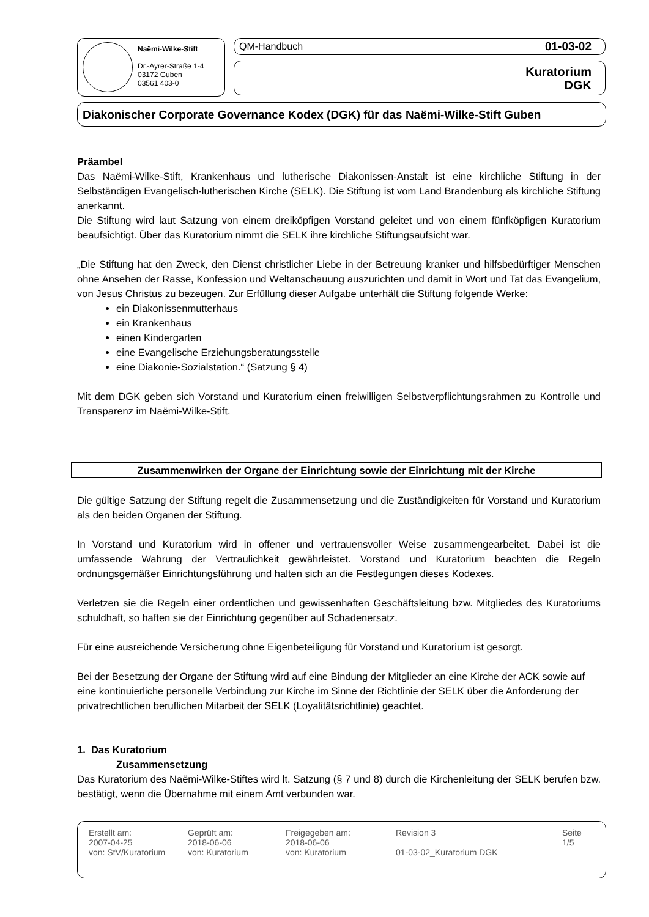Naëmi-Wilke-Stift
Dr.-Ayrer-Straße 1-4
03172 Guben
03561 403-0
QM-Handbuch 01-03-02
Kuratorium
DGK
Diakonischer Corporate Governance Kodex (DGK) für das Naëmi-Wilke-Stift Guben
Präambel
Das Naëmi-Wilke-Stift, Krankenhaus und lutherische Diakonissen-Anstalt ist eine kirchliche Stiftung in der Selbständigen Evangelisch-lutherischen Kirche (SELK). Die Stiftung ist vom Land Brandenburg als kirchliche Stiftung anerkannt.
Die Stiftung wird laut Satzung von einem dreiköpfigen Vorstand geleitet und von einem fünfköpfigen Kuratorium beaufsichtigt. Über das Kuratorium nimmt die SELK ihre kirchliche Stiftungsaufsicht war.
„Die Stiftung hat den Zweck, den Dienst christlicher Liebe in der Betreuung kranker und hilfsbedürftiger Menschen ohne Ansehen der Rasse, Konfession und Weltanschauung auszurichten und damit in Wort und Tat das Evangelium, von Jesus Christus zu bezeugen. Zur Erfüllung dieser Aufgabe unterhält die Stiftung folgende Werke:
ein Diakonissenmutterhaus
ein Krankenhaus
einen Kindergarten
eine Evangelische Erziehungsberatungsstelle
eine Diakonie-Sozialstation.“ (Satzung § 4)
Mit dem DGK geben sich Vorstand und Kuratorium einen freiwilligen Selbstverpflichtungsrahmen zu Kontrolle und Transparenz im Naëmi-Wilke-Stift.
Zusammenwirken der Organe der Einrichtung sowie der Einrichtung mit der Kirche
Die gültige Satzung der Stiftung regelt die Zusammensetzung und die Zuständigkeiten für Vorstand und Kuratorium als den beiden Organen der Stiftung.
In Vorstand und Kuratorium wird in offener und vertrauensvoller Weise zusammengearbeitet. Dabei ist die umfassende Wahrung der Vertraulichkeit gewährleistet. Vorstand und Kuratorium beachten die Regeln ordnungsgemäßer Einrichtungsführung und halten sich an die Festlegungen dieses Kodexes.
Verletzen sie die Regeln einer ordentlichen und gewissenhaften Geschäftsleitung bzw. Mitgliedes des Kuratoriums schuldhaft, so haften sie der Einrichtung gegenüber auf Schadenersatz.
Für eine ausreichende Versicherung ohne Eigenbeteiligung für Vorstand und Kuratorium ist gesorgt.
Bei der Besetzung der Organe der Stiftung wird auf eine Bindung der Mitglieder an eine Kirche der ACK sowie auf eine kontinuierliche personelle Verbindung zur Kirche im Sinne der Richtlinie der SELK über die Anforderung der privatrechtlichen beruflichen Mitarbeit der SELK (Loyalitätsrichtlinie) geachtet.
1. Das Kuratorium
Zusammensetzung
Das Kuratorium des Naëmi-Wilke-Stiftes wird lt. Satzung (§ 7 und 8) durch die Kirchenleitung der SELK berufen bzw. bestätigt, wenn die Übernahme mit einem Amt verbunden war.
Erstellt am:
2007-04-25
von: StV/Kuratorium
Geprüft am:
2018-06-06
von: Kuratorium
Freigegeben am:
2018-06-06
von: Kuratorium
Revision 3
01-03-02_Kuratorium DGK
Seite
1/5